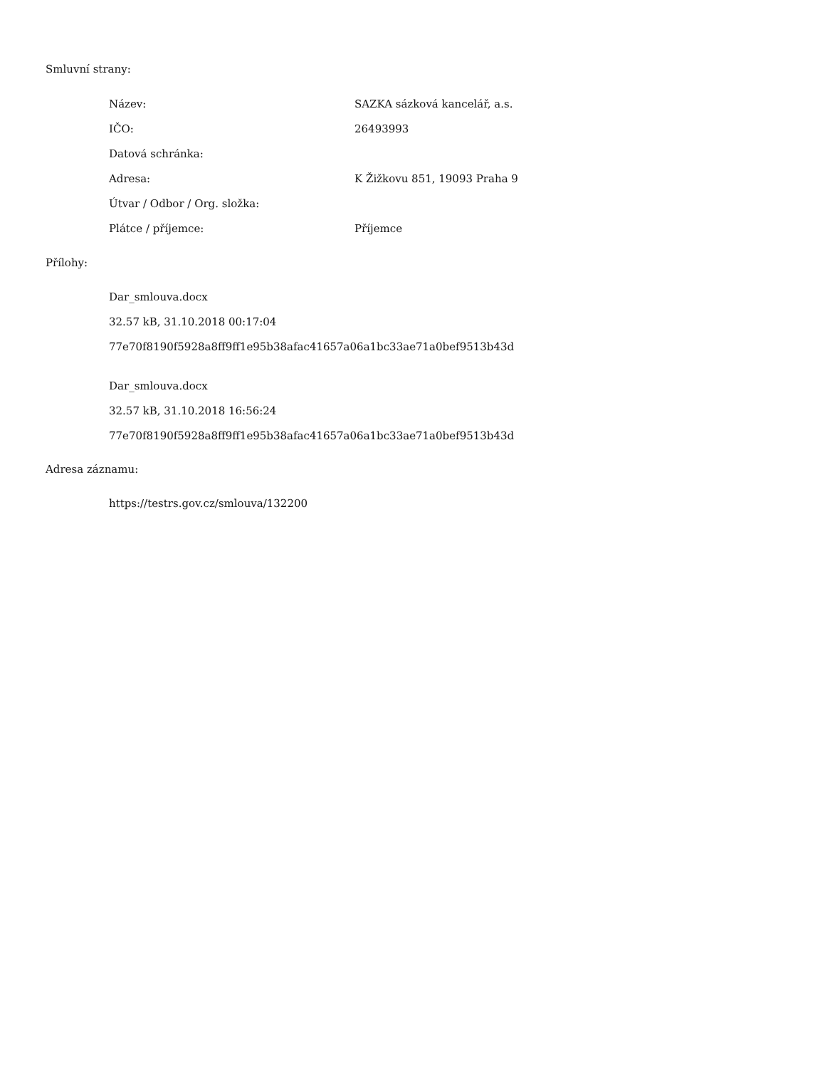Smluvní strany:
| Název: | SAZKA sázková kancelář, a.s. |
| IČO: | 26493993 |
| Datová schránka: | |
| Adresa: | K Žižkovu 851, 19093 Praha 9 |
| Útvar / Odbor / Org. složka: | |
| Plátce / příjemce: | Příjemce |
Přílohy:
Dar_smlouva.docx
32.57 kB, 31.10.2018 00:17:04
77e70f8190f5928a8ff9ff1e95b38afac41657a06a1bc33ae71a0bef9513b43d
Dar_smlouva.docx
32.57 kB, 31.10.2018 16:56:24
77e70f8190f5928a8ff9ff1e95b38afac41657a06a1bc33ae71a0bef9513b43d
Adresa záznamu:
https://testrs.gov.cz/smlouva/132200